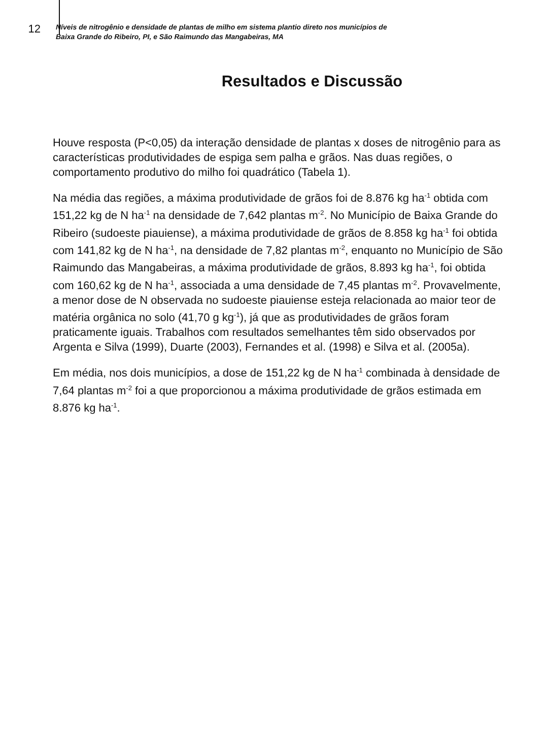12
Níveis de nitrogênio e densidade de plantas de milho em sistema plantio direto nos municípios de
Baixa Grande do Ribeiro, PI, e São Raimundo das Mangabeiras, MA
Resultados e Discussão
Houve resposta (P<0,05) da interação densidade de plantas x doses de nitrogênio para as características produtividades de espiga sem palha e grãos. Nas duas regiões, o comportamento produtivo do milho foi quadrático (Tabela 1).
Na média das regiões, a máxima produtividade de grãos foi de 8.876 kg ha<sup>-1</sup> obtida com 151,22 kg de N ha<sup>-1</sup> na densidade de 7,642 plantas m<sup>-2</sup>. No Município de Baixa Grande do Ribeiro (sudoeste piauiense), a máxima produtividade de grãos de 8.858 kg ha<sup>-1</sup> foi obtida com 141,82 kg de N ha<sup>-1</sup>, na densidade de 7,82 plantas m<sup>-2</sup>, enquanto no Município de São Raimundo das Mangabeiras, a máxima produtividade de grãos, 8.893 kg ha<sup>-1</sup>, foi obtida com 160,62 kg de N ha<sup>-1</sup>, associada a uma densidade de 7,45 plantas m<sup>-2</sup>. Provavelmente, a menor dose de N observada no sudoeste piauiense esteja relacionada ao maior teor de matéria orgânica no solo (41,70 g kg<sup>-1</sup>), já que as produtividades de grãos foram praticamente iguais. Trabalhos com resultados semelhantes têm sido observados por Argenta e Silva (1999), Duarte (2003), Fernandes et al. (1998) e Silva et al. (2005a).
Em média, nos dois municípios, a dose de 151,22 kg de N ha<sup>-1</sup> combinada à densidade de 7,64 plantas m<sup>-2</sup> foi a que proporcionou a máxima produtividade de grãos estimada em 8.876 kg ha<sup>-1</sup>.